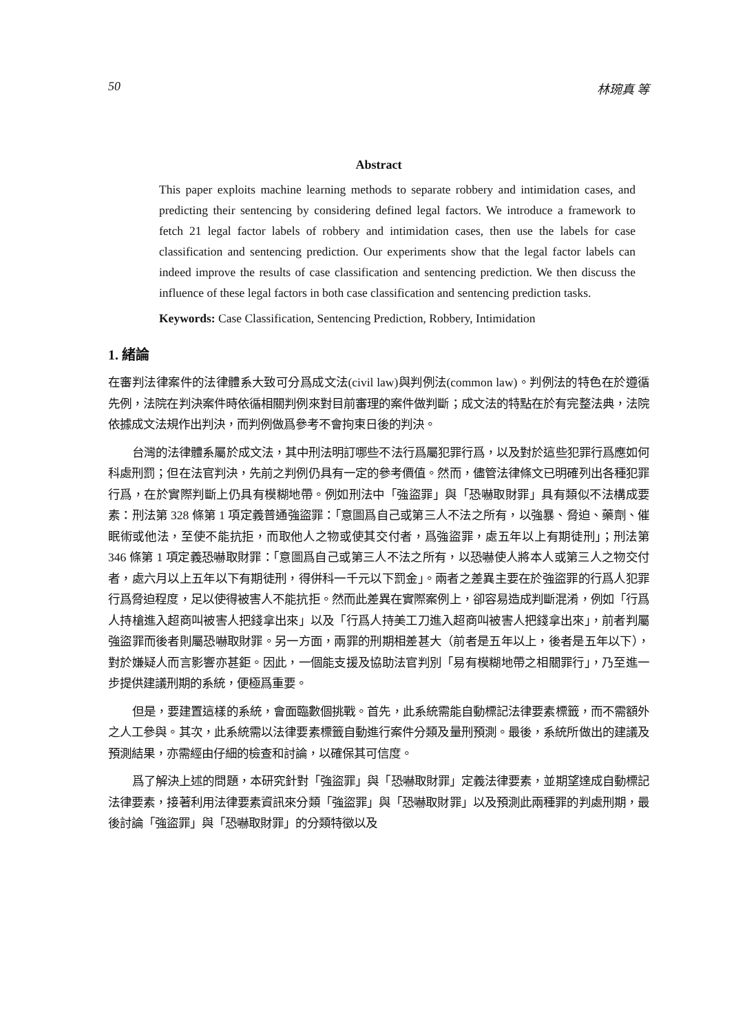50 林琬真 等
Abstract
This paper exploits machine learning methods to separate robbery and intimidation cases, and predicting their sentencing by considering defined legal factors. We introduce a framework to fetch 21 legal factor labels of robbery and intimidation cases, then use the labels for case classification and sentencing prediction. Our experiments show that the legal factor labels can indeed improve the results of case classification and sentencing prediction. We then discuss the influence of these legal factors in both case classification and sentencing prediction tasks.
Keywords: Case Classification, Sentencing Prediction, Robbery, Intimidation
1. 緒論
在審判法律案件的法律體系大致可分爲成文法(civil law)與判例法(common law)。判例法的特色在於遵循先例，法院在判決案件時依循相關判例來對目前審理的案件做判斷；成文法的特點在於有完整法典，法院依據成文法規作出判決，而判例做爲參考不會拘束日後的判決。
台灣的法律體系屬於成文法，其中刑法明訂哪些不法行爲屬犯罪行爲，以及對於這些犯罪行爲應如何科處刑罰；但在法官判決，先前之判例仍具有一定的參考價值。然而，儘管法律條文已明確列出各種犯罪行爲，在於實際判斷上仍具有模糊地帶。例如刑法中「強盜罪」與「恐嚇取財罪」具有類似不法構成要素：刑法第 328 條第 1 項定義普通強盜罪：「意圖爲自己或第三人不法之所有，以強暴、脅迫、藥劑、催眠術或他法，至使不能抗拒，而取他人之物或使其交付者，爲強盜罪，處五年以上有期徒刑」；刑法第 346 條第 1 項定義恐嚇取財罪：「意圖爲自己或第三人不法之所有，以恐嚇使人將本人或第三人之物交付者，處六月以上五年以下有期徒刑，得併科一千元以下罰金」。兩者之差異主要在於強盜罪的行爲人犯罪行爲脅迫程度，足以使得被害人不能抗拒。然而此差異在實際案例上，卻容易造成判斷混淆，例如「行爲人持槍進入超商叫被害人把錢拿出來」以及「行爲人持美工刀進入超商叫被害人把錢拿出來」，前者判屬強盜罪而後者則屬恐嚇取財罪。另一方面，兩罪的刑期相差甚大（前者是五年以上，後者是五年以下），對於嫌疑人而言影響亦甚鉅。因此，一個能支援及協助法官判別「易有模糊地帶之相關罪行」，乃至進一步提供建議刑期的系統，便極爲重要。
但是，要建置這樣的系統，會面臨數個挑戰。首先，此系統需能自動標記法律要素標籤，而不需額外之人工參與。其次，此系統需以法律要素標籤自動進行案件分類及量刑預測。最後，系統所做出的建議及預測結果，亦需經由仔細的檢查和討論，以確保其可信度。
爲了解決上述的問題，本研究針對「強盜罪」與「恐嚇取財罪」定義法律要素，並期望達成自動標記法律要素，接著利用法律要素資訊來分類「強盜罪」與「恐嚇取財罪」以及預測此兩種罪的判處刑期，最後討論「強盜罪」與「恐嚇取財罪」的分類特徵以及